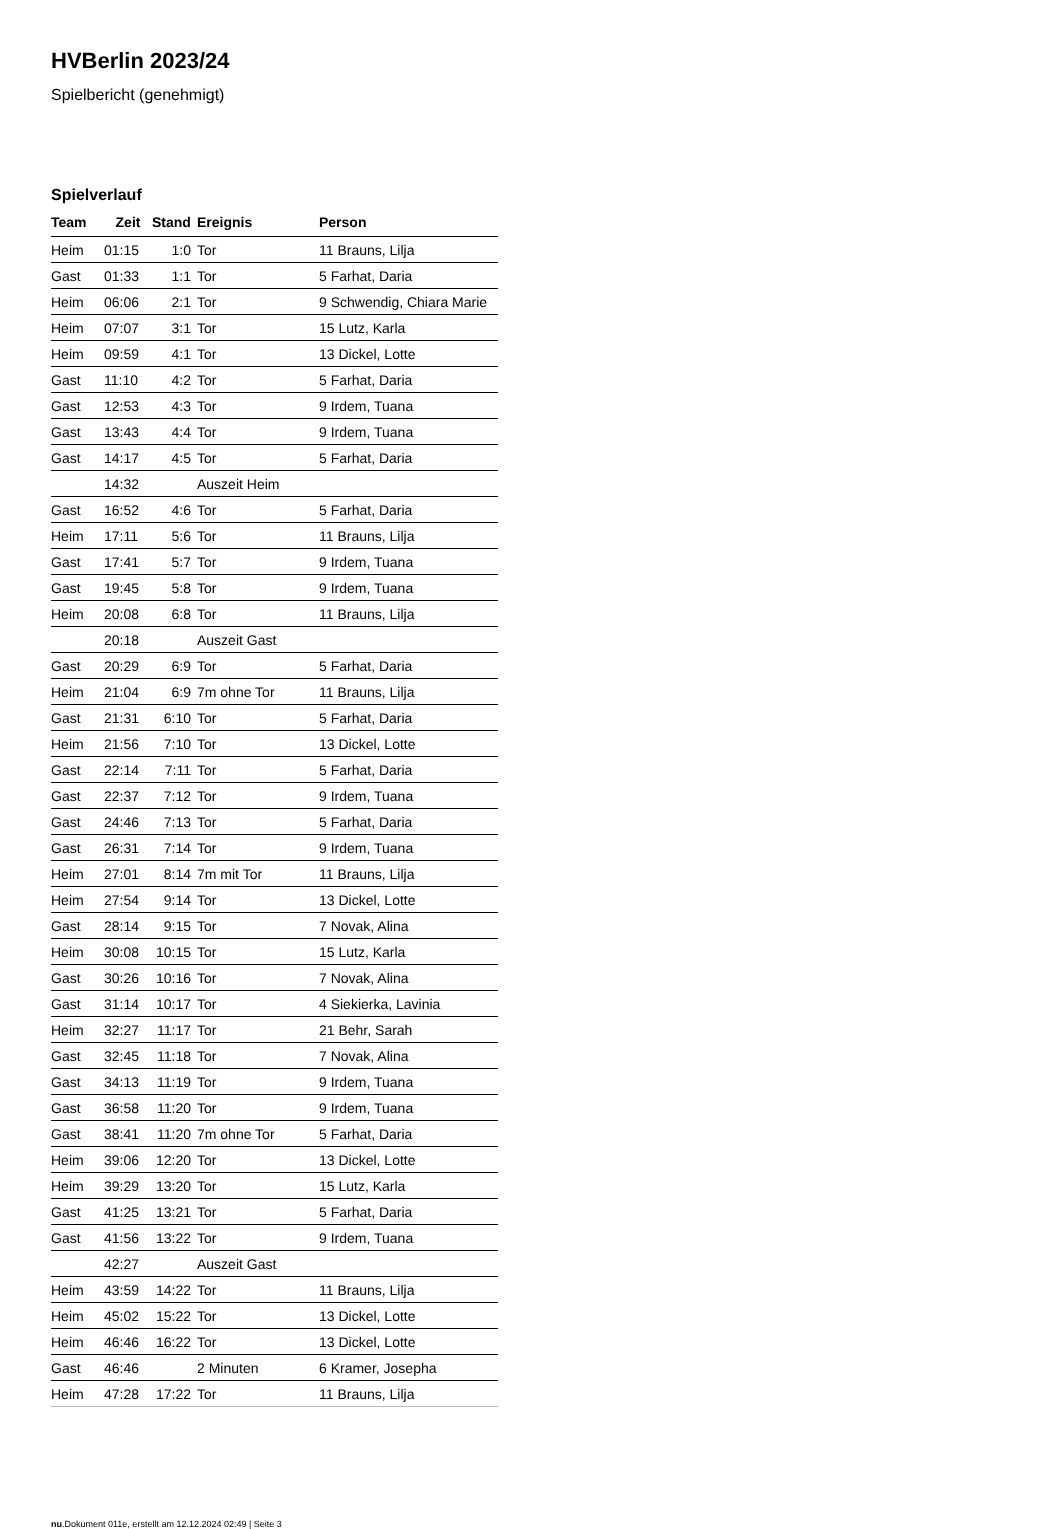HVBerlin 2023/24
Spielbericht (genehmigt)
Spielverlauf
| Team | Zeit | Stand | Ereignis | Person |
| --- | --- | --- | --- | --- |
| Heim | 01:15 | 1:0 | Tor | 11 Brauns, Lilja |
| Gast | 01:33 | 1:1 | Tor | 5 Farhat, Daria |
| Heim | 06:06 | 2:1 | Tor | 9 Schwendig, Chiara Marie |
| Heim | 07:07 | 3:1 | Tor | 15 Lutz, Karla |
| Heim | 09:59 | 4:1 | Tor | 13 Dickel, Lotte |
| Gast | 11:10 | 4:2 | Tor | 5 Farhat, Daria |
| Gast | 12:53 | 4:3 | Tor | 9 Irdem, Tuana |
| Gast | 13:43 | 4:4 | Tor | 9 Irdem, Tuana |
| Gast | 14:17 | 4:5 | Tor | 5 Farhat, Daria |
| | 14:32 | | Auszeit Heim | |
| Gast | 16:52 | 4:6 | Tor | 5 Farhat, Daria |
| Heim | 17:11 | 5:6 | Tor | 11 Brauns, Lilja |
| Gast | 17:41 | 5:7 | Tor | 9 Irdem, Tuana |
| Gast | 19:45 | 5:8 | Tor | 9 Irdem, Tuana |
| Heim | 20:08 | 6:8 | Tor | 11 Brauns, Lilja |
| | 20:18 | | Auszeit Gast | |
| Gast | 20:29 | 6:9 | Tor | 5 Farhat, Daria |
| Heim | 21:04 | 6:9 | 7m ohne Tor | 11 Brauns, Lilja |
| Gast | 21:31 | 6:10 | Tor | 5 Farhat, Daria |
| Heim | 21:56 | 7:10 | Tor | 13 Dickel, Lotte |
| Gast | 22:14 | 7:11 | Tor | 5 Farhat, Daria |
| Gast | 22:37 | 7:12 | Tor | 9 Irdem, Tuana |
| Gast | 24:46 | 7:13 | Tor | 5 Farhat, Daria |
| Gast | 26:31 | 7:14 | Tor | 9 Irdem, Tuana |
| Heim | 27:01 | 8:14 | 7m mit Tor | 11 Brauns, Lilja |
| Heim | 27:54 | 9:14 | Tor | 13 Dickel, Lotte |
| Gast | 28:14 | 9:15 | Tor | 7 Novak, Alina |
| Heim | 30:08 | 10:15 | Tor | 15 Lutz, Karla |
| Gast | 30:26 | 10:16 | Tor | 7 Novak, Alina |
| Gast | 31:14 | 10:17 | Tor | 4 Siekierka, Lavinia |
| Heim | 32:27 | 11:17 | Tor | 21 Behr, Sarah |
| Gast | 32:45 | 11:18 | Tor | 7 Novak, Alina |
| Gast | 34:13 | 11:19 | Tor | 9 Irdem, Tuana |
| Gast | 36:58 | 11:20 | Tor | 9 Irdem, Tuana |
| Gast | 38:41 | 11:20 | 7m ohne Tor | 5 Farhat, Daria |
| Heim | 39:06 | 12:20 | Tor | 13 Dickel, Lotte |
| Heim | 39:29 | 13:20 | Tor | 15 Lutz, Karla |
| Gast | 41:25 | 13:21 | Tor | 5 Farhat, Daria |
| Gast | 41:56 | 13:22 | Tor | 9 Irdem, Tuana |
| | 42:27 | | Auszeit Gast | |
| Heim | 43:59 | 14:22 | Tor | 11 Brauns, Lilja |
| Heim | 45:02 | 15:22 | Tor | 13 Dickel, Lotte |
| Heim | 46:46 | 16:22 | Tor | 13 Dickel, Lotte |
| Gast | 46:46 | | 2 Minuten | 6 Kramer, Josepha |
| Heim | 47:28 | 17:22 | Tor | 11 Brauns, Lilja |
nu.Dokument 011e, erstellt am 12.12.2024 02:49 | Seite 3